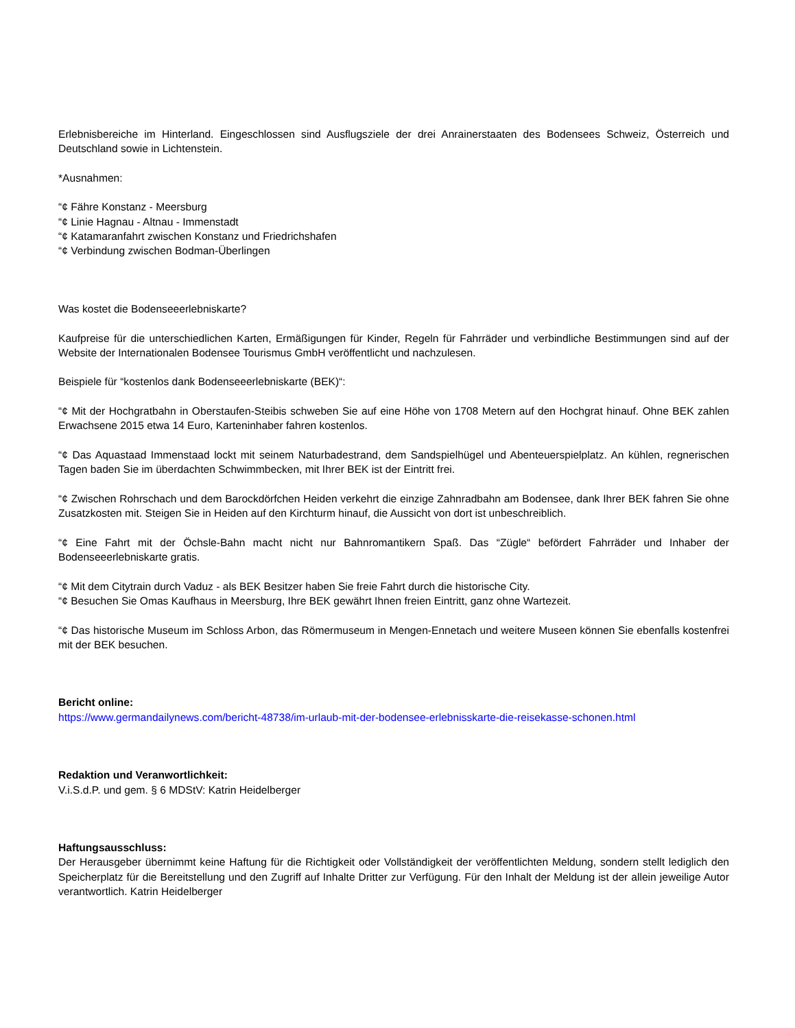Erlebnisbereiche im Hinterland. Eingeschlossen sind Ausflugsziele der drei Anrainerstaaten des Bodensees Schweiz, Österreich und Deutschland sowie in Lichtenstein.
*Ausnahmen:
“¢ Fähre Konstanz - Meersburg
“¢ Linie Hagnau - Altnau - Immenstadt
“¢ Katamaranfahrt zwischen Konstanz und Friedrichshafen
“¢ Verbindung zwischen Bodman-Überlingen
Was kostet die Bodenseeerlebniskarte?
Kaufpreise für die unterschiedlichen Karten, Ermäßigungen für Kinder, Regeln für Fahrräder und verbindliche Bestimmungen sind auf der Website der Internationalen Bodensee Tourismus GmbH veröffentlicht und nachzulesen.
Beispiele für “kostenlos dank Bodenseeerlebniskarte (BEK)“:
“¢ Mit der Hochgratbahn in Oberstaufen-Steibis schweben Sie auf eine Höhe von 1708 Metern auf den Hochgrat hinauf. Ohne BEK zahlen Erwachsene 2015 etwa 14 Euro, Karteninhaber fahren kostenlos.
“¢ Das Aquastaad Immenstaad lockt mit seinem Naturbadestrand, dem Sandspielhügel und Abenteuerspielplatz. An kühlen, regnerischen Tagen baden Sie im überdachten Schwimmbecken, mit Ihrer BEK ist der Eintritt frei.
“¢ Zwischen Rohrschach und dem Barockdörfchen Heiden verkehrt die einzige Zahnradbahn am Bodensee, dank Ihrer BEK fahren Sie ohne Zusatzkosten mit. Steigen Sie in Heiden auf den Kirchturm hinauf, die Aussicht von dort ist unbeschreiblich.
“¢ Eine Fahrt mit der Öchsle-Bahn macht nicht nur Bahnromantikern Spaß. Das “Zügle“ befördert Fahrräder und Inhaber der Bodenseeerlebniskarte gratis.
“¢ Mit dem Citytrain durch Vaduz - als BEK Besitzer haben Sie freie Fahrt durch die historische City.
“¢ Besuchen Sie Omas Kaufhaus in Meersburg, Ihre BEK gewährt Ihnen freien Eintritt, ganz ohne Wartezeit.
“¢ Das historische Museum im Schloss Arbon, das Römermuseum in Mengen-Ennetach und weitere Museen können Sie ebenfalls kostenfrei mit der BEK besuchen.
Bericht online:
https://www.germandailynews.com/bericht-48738/im-urlaub-mit-der-bodensee-erlebnisskarte-die-reisekasse-schonen.html
Redaktion und Veranwortlichkeit:
V.i.S.d.P. und gem. § 6 MDStV: Katrin Heidelberger
Haftungsausschluss:
Der Herausgeber übernimmt keine Haftung für die Richtigkeit oder Vollständigkeit der veröffentlichten Meldung, sondern stellt lediglich den Speicherplatz für die Bereitstellung und den Zugriff auf Inhalte Dritter zur Verfügung. Für den Inhalt der Meldung ist der allein jeweilige Autor verantwortlich. Katrin Heidelberger